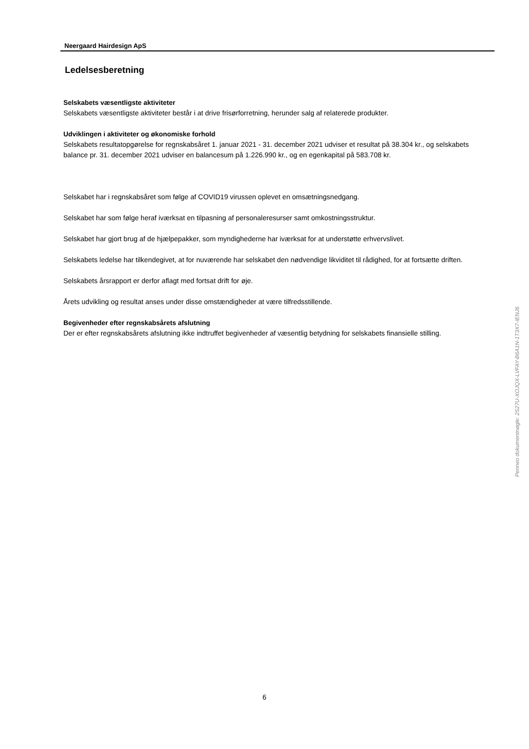Neergaard Hairdesign ApS
Ledelsesberetning
Selskabets væsentligste aktiviteter
Selskabets væsentligste aktiviteter består i at drive frisørforretning, herunder salg af relaterede produkter.
Udviklingen i aktiviteter og økonomiske forhold
Selskabets resultatopgørelse for regnskabsåret 1. januar 2021 - 31. december 2021 udviser et resultat på 38.304 kr., og selskabets balance pr. 31. december 2021 udviser en balancesum på 1.226.990 kr., og en egenkapital på 583.708 kr.
Selskabet har i regnskabsåret som følge af COVID19 virussen oplevet en omsætningsnedgang.
Selskabet har som følge heraf iværksat en tilpasning af personaleresurser samt omkostningsstruktur.
Selskabet har gjort brug af de hjælpepakker, som myndighederne har iværksat for at understøtte erhvervslivet.
Selskabets ledelse har tilkendegivet, at for nuværende har selskabet den nødvendige likviditet til rådighed, for at fortsætte driften.
Selskabets årsrapport er derfor aflagt med fortsat drift for øje.
Årets udvikling og resultat anses under disse omstændigheder at være tilfredsstillende.
Begivenheder efter regnskabsårets afslutning
Der er efter regnskabsårets afslutning ikke indtruffet begivenheder af væsentlig betydning for selskabets finansielle stilling.
Penneo dokumentnøgle: 2S27U-XOJQX-LVFAY-B6A1N-1T3X7-IENJ6
6